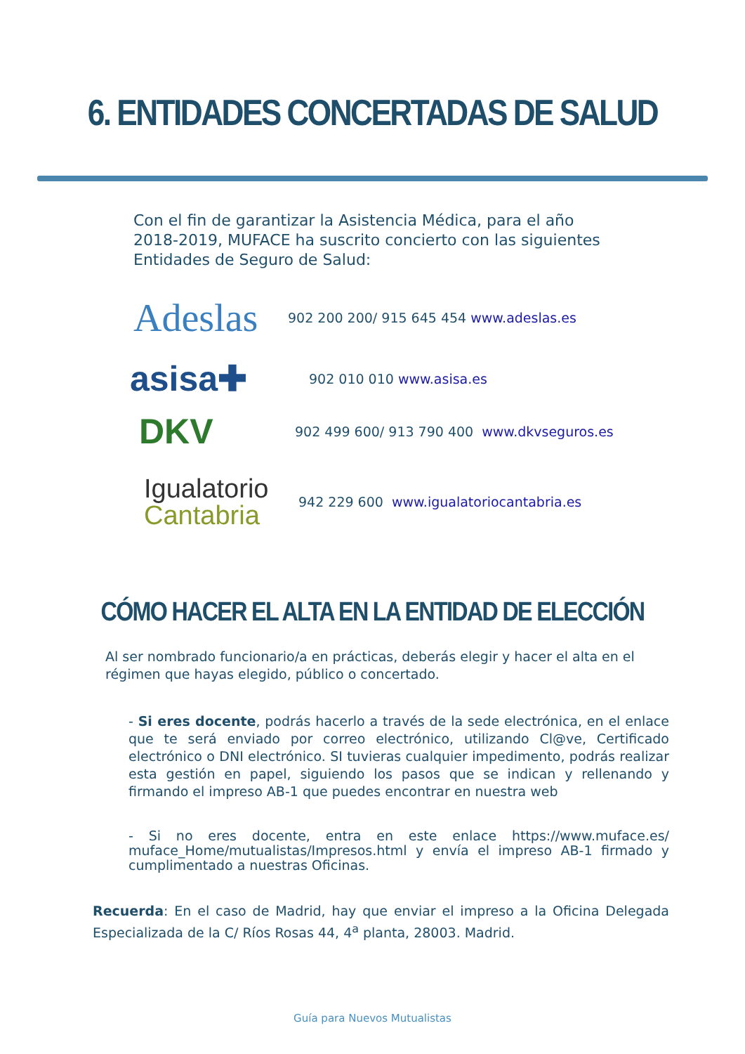6. ENTIDADES CONCERTADAS DE SALUD
Con el fin de garantizar la Asistencia Médica, para el año 2018-2019, MUFACE ha suscrito concierto con las siguientes Entidades de Seguro de Salud:
Adeslas
902 200 200/ 915 645 454 www.adeslas.es
asisa✚
902 010 010 www.asisa.es
DKV
902 499 600/ 913 790 400 www.dkvseguros.es
Igualatorio
Cantabria
942 229 600 www.igualatoriocantabria.es
CÓMO HACER EL ALTA EN LA ENTIDAD DE ELECCIÓN
Al ser nombrado funcionario/a en prácticas, deberás elegir y hacer el alta en el régimen que hayas elegido, público o concertado.
- Si eres docente, podrás hacerlo a través de la sede electrónica, en el enlace que te será enviado por correo electrónico, utilizando Cl@ve, Certificado electrónico o DNI electrónico. SI tuvieras cualquier impedimento, podrás realizar esta gestión en papel, siguiendo los pasos que se indican y rellenando y firmando el impreso AB-1 que puedes encontrar en nuestra web
- Si no eres docente, entra en este enlace https://www.muface.es/ muface_Home/mutualistas/Impresos.html y envía el impreso AB-1 firmado y cumplimentado a nuestras Oficinas.
Recuerda: En el caso de Madrid, hay que enviar el impreso a la Oficina Delegada Especializada de la C/ Ríos Rosas 44, 4<sup>a</sup> planta, 28003. Madrid.
Guía para Nuevos Mutualistas